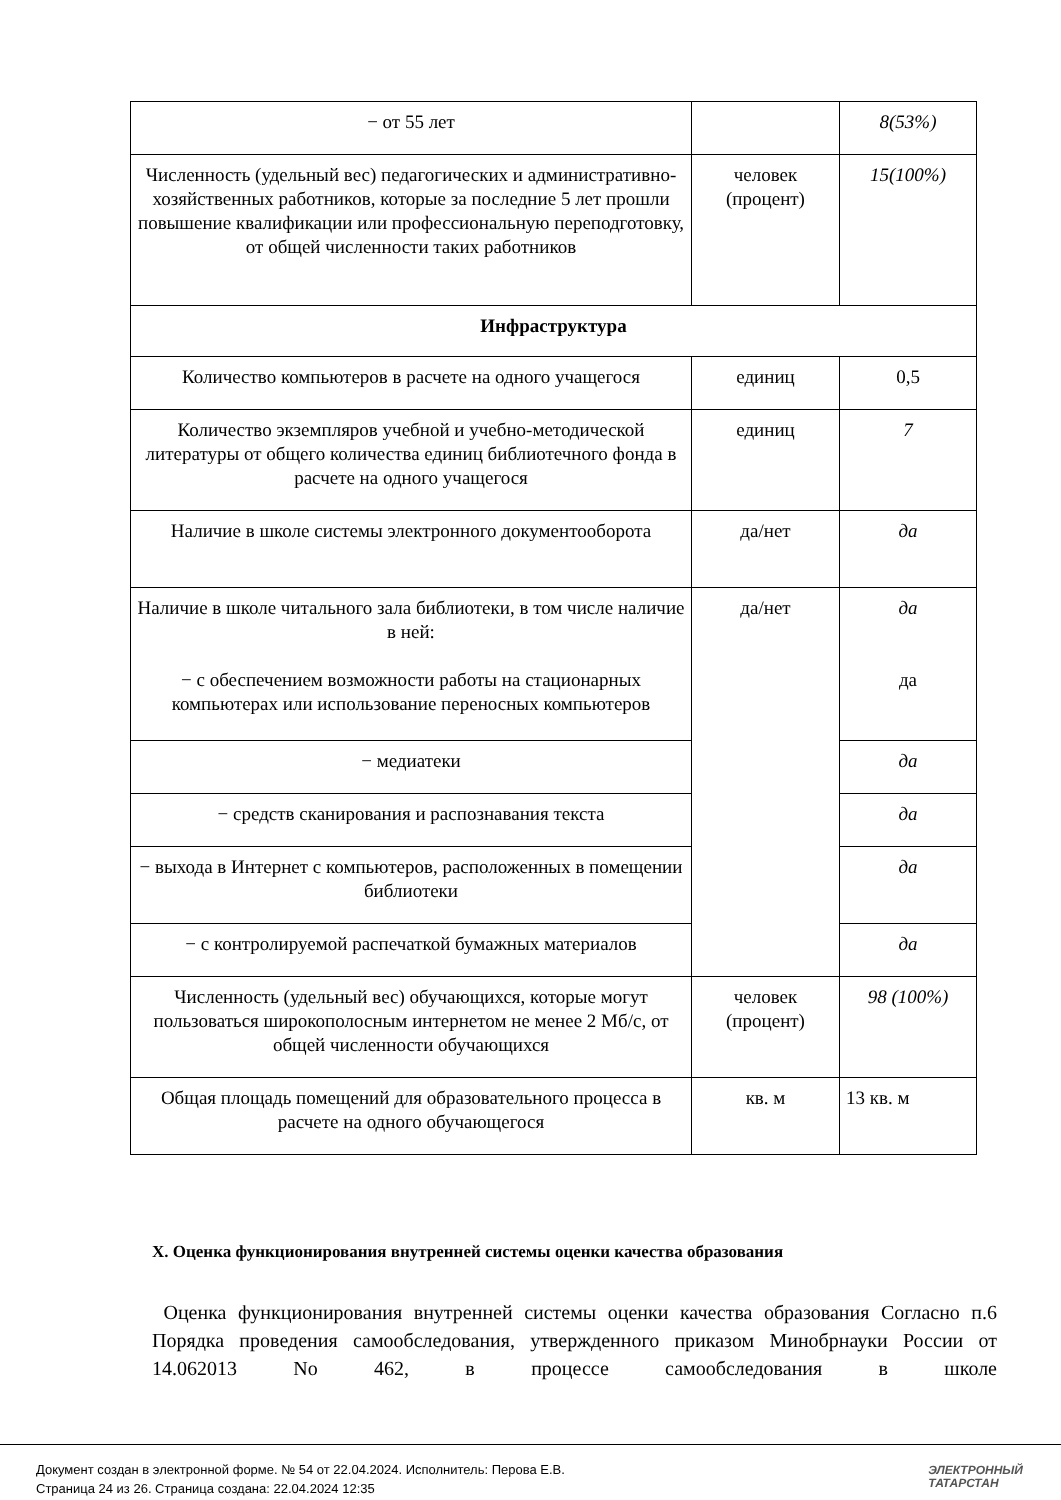| − от 55 лет | | 8(53%) |
| Численность (удельный вес) педагогических и административно-хозяйственных работников, которые за последние 5 лет прошли повышение квалификации или профессиональную переподготовку, от общей численности таких работников | человек (процент) | 15(100%) |
| Инфраструктура | | |
| Количество компьютеров в расчете на одного учащегося | единиц | 0,5 |
| Количество экземпляров учебной и учебно-методической литературы от общего количества единиц библиотечного фонда в расчете на одного учащегося | единиц | 7 |
| Наличие в школе системы электронного документооборота | да/нет | да |
| Наличие в школе читального зала библиотеки, в том числе наличие в ней: − с обеспечением возможности работы на стационарных компьютерах или использование переносных компьютеров | да/нет | да да |
| − медиатеки | | да |
| − средств сканирования и распознавания текста | | да |
| − выхода в Интернет с компьютеров, расположенных в помещении библиотеки | | да |
| − с контролируемой распечаткой бумажных материалов | | да |
| Численность (удельный вес) обучающихся, которые могут пользоваться широкополосным интернетом не менее 2 Мб/с, от общей численности обучающихся | человек (процент) | 98 (100%) |
| Общая площадь помещений для образовательного процесса в расчете на одного обучающегося | кв. м | 13 кв. м |
X. Оценка функционирования внутренней системы оценки качества образования
Оценка функционирования внутренней системы оценки качества образования Согласно п.6 Порядка проведения самообследования, утвержденного приказом Минобрнауки России от 14.062013 No 462, в процессе самообследования в школе
Документ создан в электронной форме. № 54 от 22.04.2024. Исполнитель: Перова Е.В.
Страница 24 из 26. Страница создана: 22.04.2024 12:35
ЭЛЕКТРОННЫЙ
ТАТАРСТАН